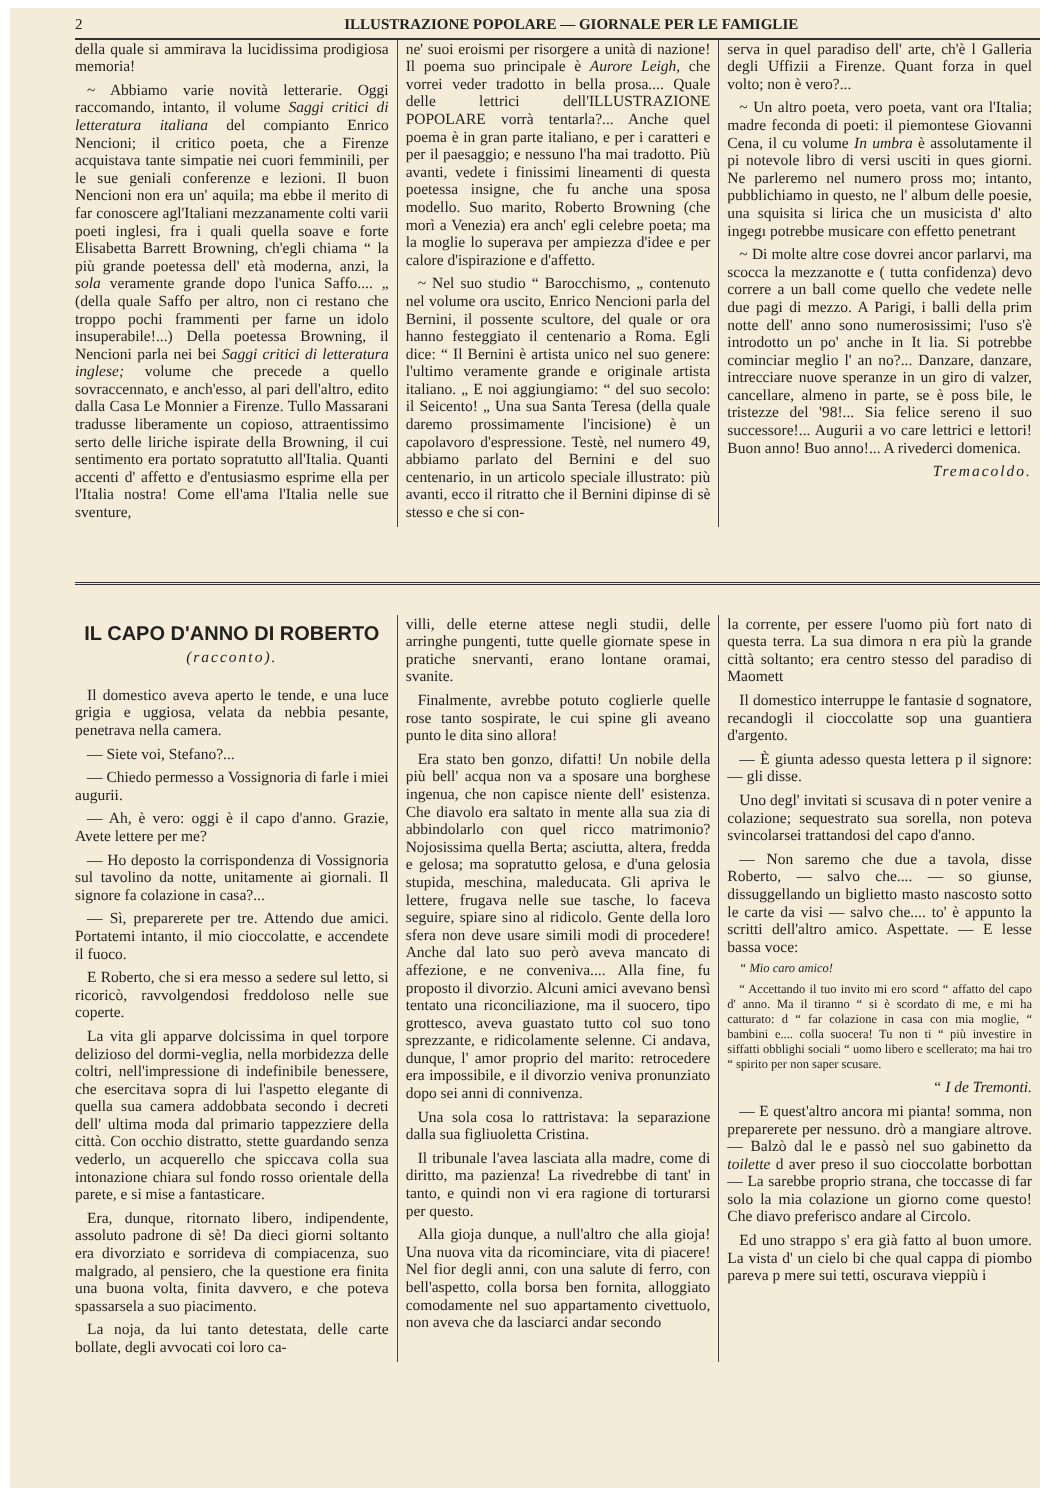2 ILLUSTRAZIONE POPOLARE — GIORNALE PER LE FAMIGLIE
della quale si ammirava la lucidissima prodigiosa memoria!
~ Abbiamo varie novità letterarie. Oggi raccomando, intanto, il volume Saggi critici di letteratura italiana del compianto Enrico Nencioni; il critico poeta, che a Firenze acquistava tante simpatie nei cuori femminili, per le sue geniali conferenze e lezioni. Il buon Nencioni non era un' aquila; ma ebbe il merito di far conoscere agl'Italiani mezzanamente colti varii poeti inglesi, fra i quali quella soave e forte Elisabetta Barrett Browning, ch'egli chiama “ la più grande poetessa dell' età moderna, anzi, la sola veramente grande dopo l'unica Saffo.... „ (della quale Saffo per altro, non ci restano che troppo pochi frammenti per farne un idolo insuperabile!...) Della poetessa Browning, il Nencioni parla nei bei Saggi critici di letteratura inglese; volume che precede a quello sovraccennato, e anch'esso, al pari dell'altro, edito dalla Casa Le Monnier a Firenze. Tullo Massarani tradusse liberamente un copioso, attraentissimo serto delle liriche ispirate della Browning, il cui sentimento era portato sopratutto all'Italia. Quanti accenti d' affetto e d'entusiasmo esprime ella per l'Italia nostra! Come ell'ama l'Italia nelle sue sventure,
ne' suoi eroismi per risorgere a unità di nazione! Il poema suo principale è Aurore Leigh, che vorrei veder tradotto in bella prosa.... Quale delle lettrici dell'ILLUSTRAZIONE POPOLARE vorrà tentarla?... Anche quel poema è in gran parte italiano, e per i caratteri e per il paesaggio; e nessuno l'ha mai tradotto. Più avanti, vedete i finissimi lineamenti di questa poetessa insigne, che fu anche una sposa modello. Suo marito, Roberto Browning (che morì a Venezia) era anch' egli celebre poeta; ma la moglie lo superava per ampiezza d'idee e per calore d'ispirazione e d'affetto.
~ Nel suo studio “ Barocchismo, „ contenuto nel volume ora uscito, Enrico Nencioni parla del Bernini, il possente scultore, del quale or ora hanno festeggiato il centenario a Roma. Egli dice: “ Il Bernini è artista unico nel suo genere: l'ultimo veramente grande e originale artista italiano. „ E noi aggiungiamo: “ del suo secolo: il Seicento! „ Una sua Santa Teresa (della quale daremo prossimamente l'incisione) è un capolavoro d'espressione. Testè, nel numero 49, abbiamo parlato del Bernini e del suo centenario, in un articolo speciale illustrato: più avanti, ecco il ritratto che il Bernini dipinse di sè stesso e che si con-
serva in quel paradiso dell' arte, ch'è l Galleria degli Uffizii a Firenze. Quant forza in quel volto; non è vero?...
~ Un altro poeta, vero poeta, vant ora l'Italia; madre feconda di poeti: il piemontese Giovanni Cena, il cu volume In umbra è assolutamente il pi notevole libro di versi usciti in ques giorni. Ne parleremo nel numero pross mo; intanto, pubblichiamo in questo, ne l' album delle poesie, una squisita si lirica che un musicista d' alto ingegı potrebbe musicare con effetto penetrant
~ Di molte altre cose dovrei ancor parlarvi, ma scocca la mezzanotte e ( tutta confidenza) devo correre a un ball come quello che vedete nelle due pagi di mezzo. A Parigi, i balli della prim notte dell' anno sono numerosissimi; l'uso s'è introdotto un po' anche in It lia. Si potrebbe cominciar meglio l' an no?... Danzare, danzare, intrecciare nuove speranze in un giro di valzer, cancellare, almeno in parte, se è poss bile, le tristezze del '98!... Sia felice sereno il suo successore!... Augurii a vo care lettrici e lettori! Buon anno! Buo anno!... A rivederci domenica.
Tremacoldo.
IL CAPO D'ANNO DI ROBERTO
(racconto).
Il domestico aveva aperto le tende, e una luce grigia e uggiosa, velata da nebbia pesante, penetrava nella camera.
— Siete voi, Stefano?...
— Chiedo permesso a Vossignoria di farle i miei augurii.
— Ah, è vero: oggi è il capo d'anno. Grazie, Avete lettere per me?
— Ho deposto la corrispondenza di Vossignoria sul tavolino da notte, unitamente ai giornali. Il signore fa colazione in casa?...
— Sì, preparerete per tre. Attendo due amici. Portatemi intanto, il mio cioccolatte, e accendete il fuoco.
E Roberto, che si era messo a sedere sul letto, si ricoricò, ravvolgendosi freddoloso nelle sue coperte.
La vita gli apparve dolcissima in quel torpore delizioso del dormi-veglia, nella morbidezza delle coltri, nell'impressione di indefinibile benessere, che esercitava sopra di lui l'aspetto elegante di quella sua camera addobbata secondo i decreti dell' ultima moda dal primario tappezziere della città. Con occhio distratto, stette guardando senza vederlo, un acquerello che spiccava colla sua intonazione chiara sul fondo rosso orientale della parete, e si mise a fantasticare.
Era, dunque, ritornato libero, indipendente, assoluto padrone di sè! Da dieci giorni soltanto era divorziato e sorrideva di compiacenza, suo malgrado, al pensiero, che la questione era finita una buona volta, finita davvero, e che poteva spassarsela a suo piacimento.
La noja, da lui tanto detestata, delle carte bollate, degli avvocati coi loro ca-
villi, delle eterne attese negli studii, delle arringhe pungenti, tutte quelle giornate spese in pratiche snervanti, erano lontane oramai, svanite.
Finalmente, avrebbe potuto coglierle quelle rose tanto sospirate, le cui spine gli aveano punto le dita sino allora!
Era stato ben gonzo, difatti! Un nobile della più bell' acqua non va a sposare una borghese ingenua, che non capisce niente dell' esistenza. Che diavolo era saltato in mente alla sua zia di abbindolarlo con quel ricco matrimonio? Nojosissima quella Berta; asciutta, altera, fredda e gelosa; ma sopratutto gelosa, e d'una gelosia stupida, meschina, maleducata. Gli apriva le lettere, frugava nelle sue tasche, lo faceva seguire, spiare sino al ridicolo. Gente della loro sfera non deve usare simili modi di procedere! Anche dal lato suo però aveva mancato di affezione, e ne conveniva.... Alla fine, fu proposto il divorzio. Alcuni amici avevano bensì tentato una riconciliazione, ma il suocero, tipo grottesco, aveva guastato tutto col suo tono sprezzante, e ridicolamente selenne. Ci andava, dunque, l' amor proprio del marito: retrocedere era impossibile, e il divorzio veniva pronunziato dopo sei anni di connivenza.
Una sola cosa lo rattristava: la separazione dalla sua figliuoletta Cristina.
Il tribunale l'avea lasciata alla madre, come di diritto, ma pazienza! La rivedrebbe di tant' in tanto, e quindi non vi era ragione di torturarsi per questo.
Alla gioja dunque, a null'altro che alla gioja! Una nuova vita da ricominciare, vita di piacere! Nel fior degli anni, con una salute di ferro, con bell'aspetto, colla borsa ben fornita, alloggiato comodamente nel suo appartamento civettuolo, non aveva che da lasciarci andar secondo
la corrente, per essere l'uomo più fort nato di questa terra. La sua dimora n era più la grande città soltanto; era centro stesso del paradiso di Maomett
Il domestico interruppe le fantasie d sognatore, recandogli il cioccolatte sop una guantiera d'argento.
— È giunta adesso questa lettera p il signore: — gli disse.
Uno degl' invitati si scusava di n poter venire a colazione; sequestrato sua sorella, non poteva svincolarsei trattandosi del capo d'anno.
— Non saremo che due a tavola, disse Roberto, — salvo che.... — so giunse, dissuggellando un biglietto masto nascosto sotto le carte da visi — salvo che.... to' è appunto la scritti dell'altro amico. Aspettate. — E lesse bassa voce:
“ Mio caro amico!
“ Accettando il tuo invito mi ero scord “ affatto del capo d' anno. Ma il tiranno “ si è scordato di me, e mi ha catturato: d “ far colazione in casa con mia moglie, “ bambini e.... colla suocera! Tu non ti “ più investire in siffatti obblighi sociali “ uomo libero e scellerato; ma hai tro “ spirito per non saper scusare.
“ I de Tremonti.
— E quest'altro ancora mi pianta! somma, non preparerete per nessuno. drò a mangiare altrove. — Balzò dal le e passò nel suo gabinetto da toilette d aver preso il suo cioccolatte borbottan — La sarebbe proprio strana, che toccasse di far solo la mia colazione un giorno come questo! Che diavo preferisco andare al Circolo.
Ed uno strappo s' era già fatto al buon umore. La vista d' un cielo bi che qual cappa di piombo pareva p mere sui tetti, oscurava vieppiù i